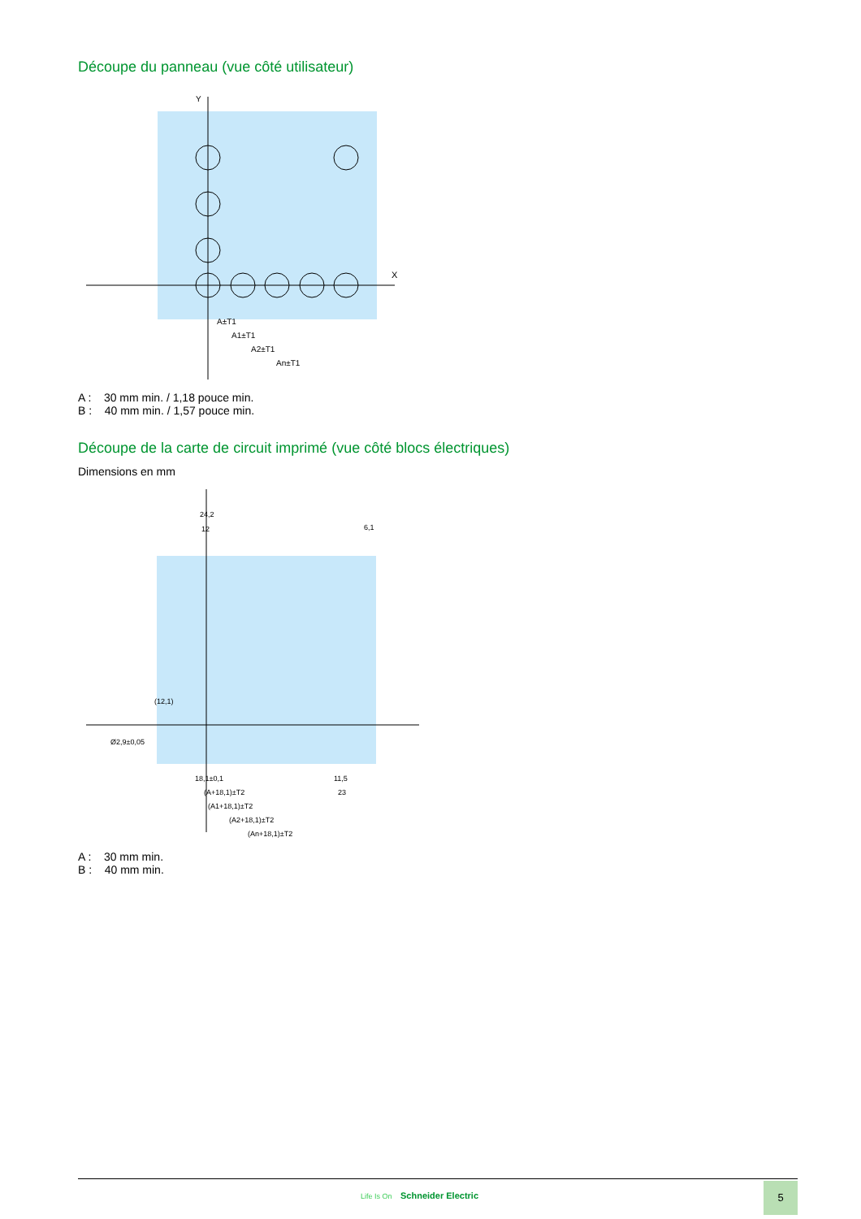Découpe du panneau (vue côté utilisateur)
Y
X
A±T1
A1±T1
A2±T1
An±T1
A : 30 mm min. / 1,18 pouce min.
B : 40 mm min. / 1,57 pouce min.
Découpe de la carte de circuit imprimé (vue côté blocs électriques)
Dimensions en mm
24,2
12
6,1
(12,1)
Ø2,9±0,05
18,1±0,1
(A+18,1)±T2
(A1+18,1)±T2
(A2+18,1)±T2
(An+18,1)±T2
11,5
23
A : 30 mm min.
B : 40 mm min.
Life Is On Schneider Electric
5